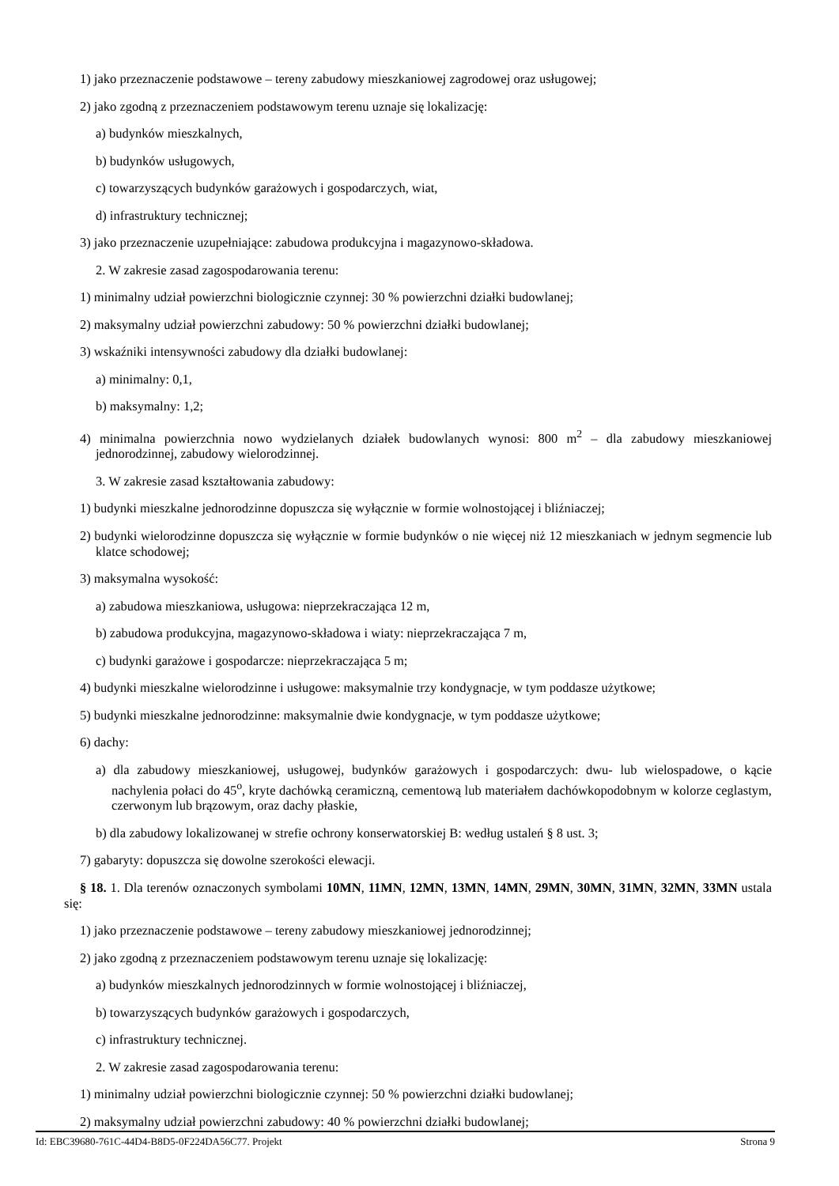1) jako przeznaczenie podstawowe – tereny zabudowy mieszkaniowej zagrodowej oraz usługowej;
2) jako zgodną z przeznaczeniem podstawowym terenu uznaje się lokalizację:
a) budynków mieszkalnych,
b) budynków usługowych,
c) towarzyszących budynków garażowych i gospodarczych, wiat,
d) infrastruktury technicznej;
3) jako przeznaczenie uzupełniające: zabudowa produkcyjna i magazynowo-składowa.
2. W zakresie zasad zagospodarowania terenu:
1) minimalny udział powierzchni biologicznie czynnej: 30 % powierzchni działki budowlanej;
2) maksymalny udział powierzchni zabudowy: 50 % powierzchni działki budowlanej;
3) wskaźniki intensywności zabudowy dla działki budowlanej:
a) minimalny: 0,1,
b) maksymalny: 1,2;
4) minimalna powierzchnia nowo wydzielanych działek budowlanych wynosi: 800 m<sup>2</sup> – dla zabudowy mieszkaniowej jednorodzinnej, zabudowy wielorodzinnej.
3. W zakresie zasad kształtowania zabudowy:
1) budynki mieszkalne jednorodzinne dopuszcza się wyłącznie w formie wolnostojącej i bliźniaczej;
2) budynki wielorodzinne dopuszcza się wyłącznie w formie budynków o nie więcej niż 12 mieszkaniach w jednym segmencie lub klatce schodowej;
3) maksymalna wysokość:
a) zabudowa mieszkaniowa, usługowa: nieprzekraczająca 12 m,
b) zabudowa produkcyjna, magazynowo-składowa i wiaty: nieprzekraczająca 7 m,
c) budynki garażowe i gospodarcze: nieprzekraczająca 5 m;
4) budynki mieszkalne wielorodzinne i usługowe: maksymalnie trzy kondygnacje, w tym poddasze użytkowe;
5) budynki mieszkalne jednorodzinne: maksymalnie dwie kondygnacje, w tym poddasze użytkowe;
6) dachy:
a) dla zabudowy mieszkaniowej, usługowej, budynków garażowych i gospodarczych: dwu- lub wielospadowe, o kącie nachylenia połaci do 45<sup>o</sup>, kryte dachówką ceramiczną, cementową lub materiałem dachówkopodobnym w kolorze ceglastym, czerwonym lub brązowym, oraz dachy płaskie,
b) dla zabudowy lokalizowanej w strefie ochrony konserwatorskiej B: według ustaleń § 8 ust. 3;
7) gabaryty: dopuszcza się dowolne szerokości elewacji.
§ 18. 1. Dla terenów oznaczonych symbolami 10MN, 11MN, 12MN, 13MN, 14MN, 29MN, 30MN, 31MN, 32MN, 33MN ustala się:
1) jako przeznaczenie podstawowe – tereny zabudowy mieszkaniowej jednorodzinnej;
2) jako zgodną z przeznaczeniem podstawowym terenu uznaje się lokalizację:
a) budynków mieszkalnych jednorodzinnych w formie wolnostojącej i bliźniaczej,
b) towarzyszących budynków garażowych i gospodarczych,
c) infrastruktury technicznej.
2. W zakresie zasad zagospodarowania terenu:
1) minimalny udział powierzchni biologicznie czynnej: 50 % powierzchni działki budowlanej;
2) maksymalny udział powierzchni zabudowy: 40 % powierzchni działki budowlanej;
Id: EBC39680-761C-44D4-B8D5-0F224DA56C77. Projekt Strona 9